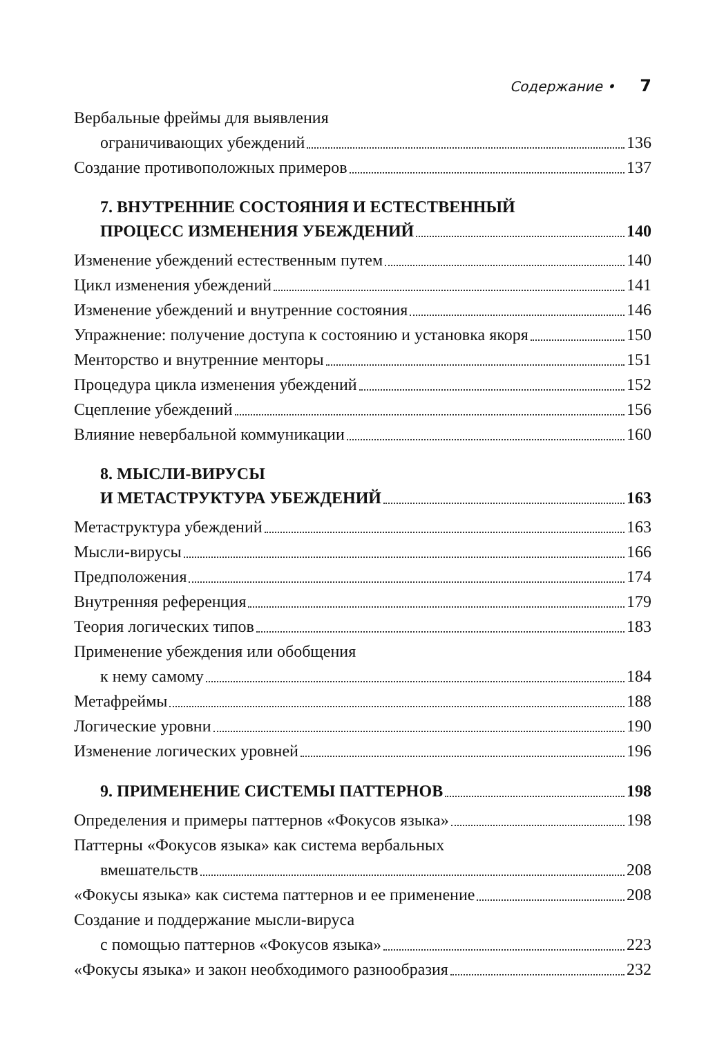Содержание • 7
Вербальные фреймы для выявления
ограничивающих убеждений 136
Создание противоположных примеров 137
7. ВНУТРЕННИЕ СОСТОЯНИЯ И ЕСТЕСТВЕННЫЙ
ПРОЦЕСС ИЗМЕНЕНИЯ УБЕЖДЕНИЙ 140
Изменение убеждений естественным путем 140
Цикл изменения убеждений 141
Изменение убеждений и внутренние состояния 146
Упражнение: получение доступа к состоянию и установка якоря 150
Менторство и внутренние менторы 151
Процедура цикла изменения убеждений 152
Сцепление убеждений 156
Влияние невербальной коммуникации 160
8. МЫСЛИ-ВИРУСЫ
И МЕТАСТРУКТУРА УБЕЖДЕНИЙ 163
Метаструктура убеждений 163
Мысли-вирусы 166
Предположения 174
Внутренняя референция 179
Теория логических типов 183
Применение убеждения или обобщения
к нему самому 184
Метафреймы 188
Логические уровни 190
Изменение логических уровней 196
9. ПРИМЕНЕНИЕ СИСТЕМЫ ПАТТЕРНОВ 198
Определения и примеры паттернов «Фокусов языка» 198
Паттерны «Фокусов языка» как система вербальных
вмешательств 208
«Фокусы языка» как система паттернов и ее применение 208
Создание и поддержание мысли-вируса
с помощью паттернов «Фокусов языка» 223
«Фокусы языка» и закон необходимого разнообразия 232